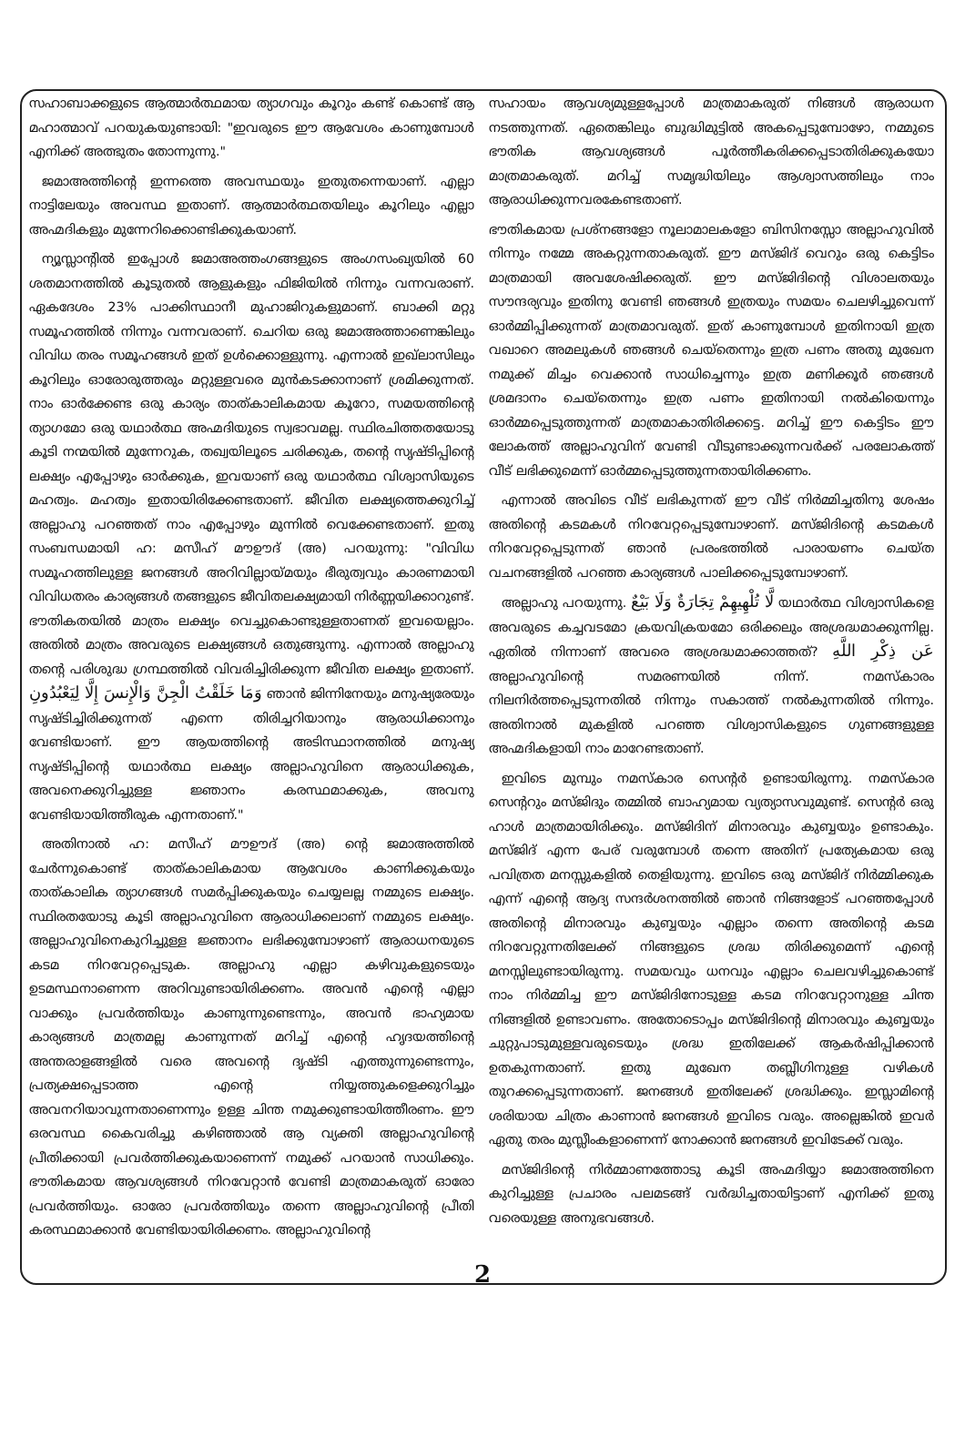സഹാബാക്കളുടെ ആത്മാർത്ഥമായ ത്യാഗവും കൂറും കണ്ട് കൊണ്ട് ആ മഹാത്മാവ് പറയുകയുണ്ടായി: "ഇവരുടെ ഈ ആവേശം കാണുമ്പോൾ എനിക്ക് അത്ഭുതം തോന്നുന്നു."
ജമാഅത്തിന്റെ ഇന്നത്തെ അവസ്ഥയും ഇതുതന്നെയാണ്. എല്ലാ നാട്ടിലേയും അവസ്ഥ ഇതാണ്. ആത്മാർത്ഥതയിലും കൂറിലും എല്ലാ അഹ്മദികളും മുന്നേറിക്കൊണ്ടിക്കുകയാണ്.
ന്യൂസ്ലാന്റിൽ ഇപ്പോൾ ജമാഅത്തംഗങ്ങളുടെ അംഗസംഖ്യയിൽ 60 ശതമാനത്തിൽ കൂടുതൽ ആളുകളും ഫിജിയിൽ നിന്നും വന്നവരാണ്. ഏകദേശം 23% പാക്കിസ്ഥാനീ മുഹാജിറുകളുമാണ്. ബാക്കി മറ്റു സമൂഹത്തിൽ നിന്നും വന്നവരാണ്. ചെറിയ ഒരു ജമാഅത്താണെങ്കിലും വിവിധ തരം സമൂഹങ്ങൾ ഇത് ഉൾക്കൊള്ളുന്നു. എന്നാൽ ഇഖ്ലാസിലും കൂറിലും ഓരോരുത്തരും മറ്റുള്ളവരെ മുൻകടക്കാനാണ് ശ്രമിക്കുന്നത്. നാം ഓർക്കേണ്ട ഒരു കാര്യം താത്കാലികമായ കൂറോ, സമയത്തിന്റെ ത്യാഗമോ ഒരു യഥാർത്ഥ അഹ്മദിയുടെ സ്വഭാവമല്ല. സ്ഥിരചിത്തതയോടു കൂടി നന്മയിൽ മുന്നേറുക, തഖ്വയിലൂടെ ചരിക്കുക, തന്റെ സൃഷ്ടിപ്പിന്റെ ലക്ഷ്യം എപ്പോഴും ഓർക്കുക, ഇവയാണ് ഒരു യഥാർത്ഥ വിശ്വാസിയുടെ മഹത്വം. മഹത്വം ഇതായിരിക്കേണ്ടതാണ്. ജീവിത ലക്ഷ്യത്തെക്കുറിച്ച് അല്ലാഹു പറഞ്ഞത് നാം എപ്പോഴും മുന്നിൽ വെക്കേണ്ടതാണ്. ഇതു സംബന്ധമായി ഹ: മസീഹ് മൗഊദ് (അ) പറയുന്നു: "വിവിധ സമൂഹത്തിലുള്ള ജനങ്ങൾ അറിവില്ലായ്മയും ഭീരുത്വവും കാരണമായി വിവിധതരം കാര്യങ്ങൾ തങ്ങളുടെ ജീവിതലക്ഷ്യമായി നിർണ്ണയിക്കാറുണ്ട്. ഭൗതികതയിൽ മാത്രം ലക്ഷ്യം വെച്ചുകൊണ്ടുള്ളതാണത് ഇവയെല്ലാം. അതിൽ മാത്രം അവരുടെ ലക്ഷ്യങ്ങൾ ഒതുങ്ങുന്നു. എന്നാൽ അല്ലാഹു തന്റെ പരിശുദ്ധ ഗ്രന്ഥത്തിൽ വിവരിച്ചിരിക്കുന്ന ജീവിത ലക്ഷ്യം ഇതാണ്. وَمَا خَلَقْتُ الْجِنَّ وَالْإِنسَ إِلَّا لِيَعْبُدُونِ ഞാൻ ജിന്നിനേയും മനുഷ്യരേയും സൃഷ്ടിച്ചിരിക്കുന്നത് എന്നെ തിരിച്ചറിയാനും ആരാധിക്കാനും വേണ്ടിയാണ്. ഈ ആയത്തിന്റെ അടിസ്ഥാനത്തിൽ മനുഷ്യ സൃഷ്ടിപ്പിന്റെ യഥാർത്ഥ ലക്ഷ്യം അല്ലാഹുവിനെ ആരാധിക്കുക, അവനെക്കുറിച്ചുള്ള ജ്ഞാനം കരസ്ഥമാക്കുക, അവനു വേണ്ടിയായിത്തീരുക എന്നതാണ്."
അതിനാൽ ഹ: മസീഹ് മൗഊദ് (അ) ന്റെ ജമാഅത്തിൽ ചേർന്നുകൊണ്ട് താത്കാലികമായ ആവേശം കാണിക്കുകയും താത്കാലിക ത്യാഗങ്ങൾ സമർപ്പിക്കുകയും ചെയ്യലല്ല നമ്മുടെ ലക്ഷ്യം. സ്ഥിരതയോടു കൂടി അല്ലാഹുവിനെ ആരാധിക്കലാണ് നമ്മുടെ ലക്ഷ്യം. അല്ലാഹുവിനെകുറിച്ചുള്ള ജ്ഞാനം ലഭിക്കുമ്പോഴാണ് ആരാധനയുടെ കടമ നിറവേറ്റപ്പെടുക. അല്ലാഹു എല്ലാ കഴിവുകളുടെയും ഉടമസ്ഥനാണെന്ന അറിവുണ്ടായിരിക്കണം. അവൻ എന്റെ എല്ലാ വാക്കും പ്രവർത്തിയും കാണുന്നുണ്ടെന്നും, അവൻ ഭാഹ്യമായ കാര്യങ്ങൾ മാത്രമല്ല കാണുന്നത് മറിച്ച് എന്റെ ഹൃദയത്തിന്റെ അന്തരാളങ്ങളിൽ വരെ അവന്റെ ദൃഷ്ടി എത്തുന്നുണ്ടെന്നും, പ്രത്യക്ഷപ്പെടാത്ത എന്റെ നിയ്യത്തുകളെക്കുറിച്ചും അവനറിയാവുന്നതാണെന്നും ഉള്ള ചിന്ത നമുക്കുണ്ടായിത്തീരണം. ഈ ഒരവസ്ഥ കൈവരിച്ചു കഴിഞ്ഞാൽ ആ വ്യക്തി അല്ലാഹുവിന്റെ പ്രീതിക്കായി പ്രവർത്തിക്കുകയാണെന്ന് നമുക്ക് പറയാൻ സാധിക്കും. ഭൗതികമായ ആവശ്യങ്ങൾ നിറവേറ്റാൻ വേണ്ടി മാത്രമാകരുത് ഓരോ പ്രവർത്തിയും. ഓരോ പ്രവർത്തിയും തന്നെ അല്ലാഹുവിന്റെ പ്രീതി കരസ്ഥമാക്കാൻ വേണ്ടിയായിരിക്കണം. അല്ലാഹുവിന്റെ
സഹായം ആവശ്യമുള്ളപ്പോൾ മാത്രമാകരുത് നിങ്ങൾ ആരാധന നടത്തുന്നത്. ഏതെങ്കിലും ബുദ്ധിമുട്ടിൽ അകപ്പെടുമ്പോഴോ, നമ്മുടെ ഭൗതിക ആവശ്യങ്ങൾ പൂർത്തീകരിക്കപ്പെടാതിരിക്കുകയോ മാത്രമാകരുത്. മറിച്ച് സമൃദ്ധിയിലും ആശ്വാസത്തിലും നാം ആരാധിക്കുന്നവരകേണ്ടതാണ്.
ഭൗതികമായ പ്രശ്നങ്ങളോ നൂലാമാലകളോ ബിസിനസ്സോ അല്ലാഹുവിൽ നിന്നും നമ്മേ അകറ്റുന്നതാകരുത്. ഈ മസ്ജിദ് വെറും ഒരു കെട്ടിടം മാത്രമായി അവശേഷിക്കരുത്. ഈ മസ്ജിദിന്റെ വിശാലതയും സൗന്ദര്യവും ഇതിനു വേണ്ടി ഞങ്ങൾ ഇത്രയും സമയം ചെലഴിച്ചുവെന്ന് ഓർമ്മിപ്പിക്കുന്നത് മാത്രമാവരുത്. ഇത് കാണുമ്പോൾ ഇതിനായി ഇത്ര വഖാറെ അമലുകൾ ഞങ്ങൾ ചെയ്തെന്നും ഇത്ര പണം അതു മുഖേന നമുക്ക് മിച്ചം വെക്കാൻ സാധിച്ചെന്നും ഇത്ര മണിക്കൂർ ഞങ്ങൾ ശ്രമദാനം ചെയ്തെന്നും ഇത്ര പണം ഇതിനായി നൽകിയെന്നും ഓർമ്മപ്പെടുത്തുന്നത് മാത്രമാകാതിരിക്കട്ടെ. മറിച്ച് ഈ കെട്ടിടം ഈ ലോകത്ത് അല്ലാഹുവിന് വേണ്ടി വീടുണ്ടാക്കുന്നവർക്ക് പരലോകത്ത് വീട് ലഭിക്കുമെന്ന് ഓർമ്മപ്പെടുത്തുന്നതായിരിക്കണം.
എന്നാൽ അവിടെ വീട് ലഭികുന്നത് ഈ വീട് നിർമ്മിച്ചതിനു ശേഷം അതിന്റെ കടമകൾ നിറവേറ്റപ്പെടുമ്പോഴാണ്. മസ്ജിദിന്റെ കടമകൾ നിറവേറ്റപ്പെടുന്നത് ഞാൻ പ്രരംഭത്തിൽ പാരായണം ചെയ്ത വചനങ്ങളിൽ പറഞ്ഞ കാര്യങ്ങൾ പാലിക്കപ്പെടുമ്പോഴാണ്.
അല്ലാഹു പറയുന്നു. لَّا تُلْهِيهِمْ تِجَارَةٌ وَلَا بَيْعٌ യഥാർത്ഥ വിശ്വാസികളെ അവരുടെ കച്ചവടമോ ക്രയവിക്രയമോ ഒരിക്കലും അശ്രദ്ധമാക്കുന്നില്ല. ഏതിൽ നിന്നാണ് അവരെ അശ്രദ്ധമാക്കാത്തത്? عَن ذِكْرِ اللَّهِ അല്ലാഹുവിന്റെ സമരണയിൽ നിന്ന്. നമസ്കാരം നിലനിർത്തപ്പെടുന്നതിൽ നിന്നും സകാത്ത് നൽകുന്നതിൽ നിന്നും. അതിനാൽ മുകളിൽ പറഞ്ഞ വിശ്വാസികളുടെ ഗുണങ്ങളുള്ള അഹ്മദികളായി നാം മാറേണ്ടതാണ്.
ഇവിടെ മുമ്പും നമസ്കാര സെന്റർ ഉണ്ടായിരുന്നു. നമസ്കാര സെന്ററും മസ്ജിദും തമ്മിൽ ബാഹ്യമായ വ്യത്യാസവുമുണ്ട്. സെന്റർ ഒരു ഹാൾ മാത്രമായിരിക്കും. മസ്ജിദിന് മിനാരവും കുബ്ബയും ഉണ്ടാകും. മസ്ജിദ് എന്ന പേര് വരുമ്പോൾ തന്നെ അതിന് പ്രത്യേകമായ ഒരു പവിത്രത മനസ്സുകളിൽ തെളിയുന്നു. ഇവിടെ ഒരു മസ്ജിദ് നിർമ്മിക്കുക എന്ന് എന്റെ ആദ്യ സന്ദർശനത്തിൽ ഞാൻ നിങ്ങളോട് പറഞ്ഞപ്പോൾ അതിന്റെ മിനാരവും കുബ്ബയും എല്ലാം തന്നെ അതിന്റെ കടമ നിറവേറ്റുന്നതിലേക്ക് നിങ്ങളുടെ ശ്രദ്ധ തിരിക്കുമെന്ന് എന്റെ മനസ്സിലുണ്ടായിരുന്നു. സമയവും ധനവും എല്ലാം ചെലവഴിച്ചുകൊണ്ട് നാം നിർമ്മിച്ച ഈ മസ്ജിദിനോടുള്ള കടമ നിറവേറ്റാനുള്ള ചിന്ത നിങ്ങളിൽ ഉണ്ടാവണം. അതോടൊപ്പം മസ്ജിദിന്റെ മിനാരവും കുബ്ബയും ചുറ്റുപാടുമുള്ളവരുടെയും ശ്രദ്ധ ഇതിലേക്ക് ആകർഷിപ്പിക്കാൻ ഉതകുന്നതാണ്. ഇതു മുഖേന തബ്ലീഗിനുള്ള വഴികൾ തുറക്കപ്പെടുന്നതാണ്. ജനങ്ങൾ ഇതിലേക്ക് ശ്രദ്ധിക്കും. ഇസ്ലാമിന്റെ ശരിയായ ചിത്രം കാണാൻ ജനങ്ങൾ ഇവിടെ വരും. അല്ലെങ്കിൽ ഇവർ ഏതു തരം മുസ്ലീംകളാണെന്ന് നോക്കാൻ ജനങ്ങൾ ഇവിടേക്ക് വരും.
മസ്ജിദിന്റെ നിർമ്മാണത്തോടു കൂടി അഹ്മദിയ്യാ ജമാഅത്തിനെ കുറിച്ചുള്ള പ്രചാരം പലമടങ്ങ് വർദ്ധിച്ചതായിട്ടാണ് എനിക്ക് ഇതു വരെയുള്ള അനുഭവങ്ങൾ.
2